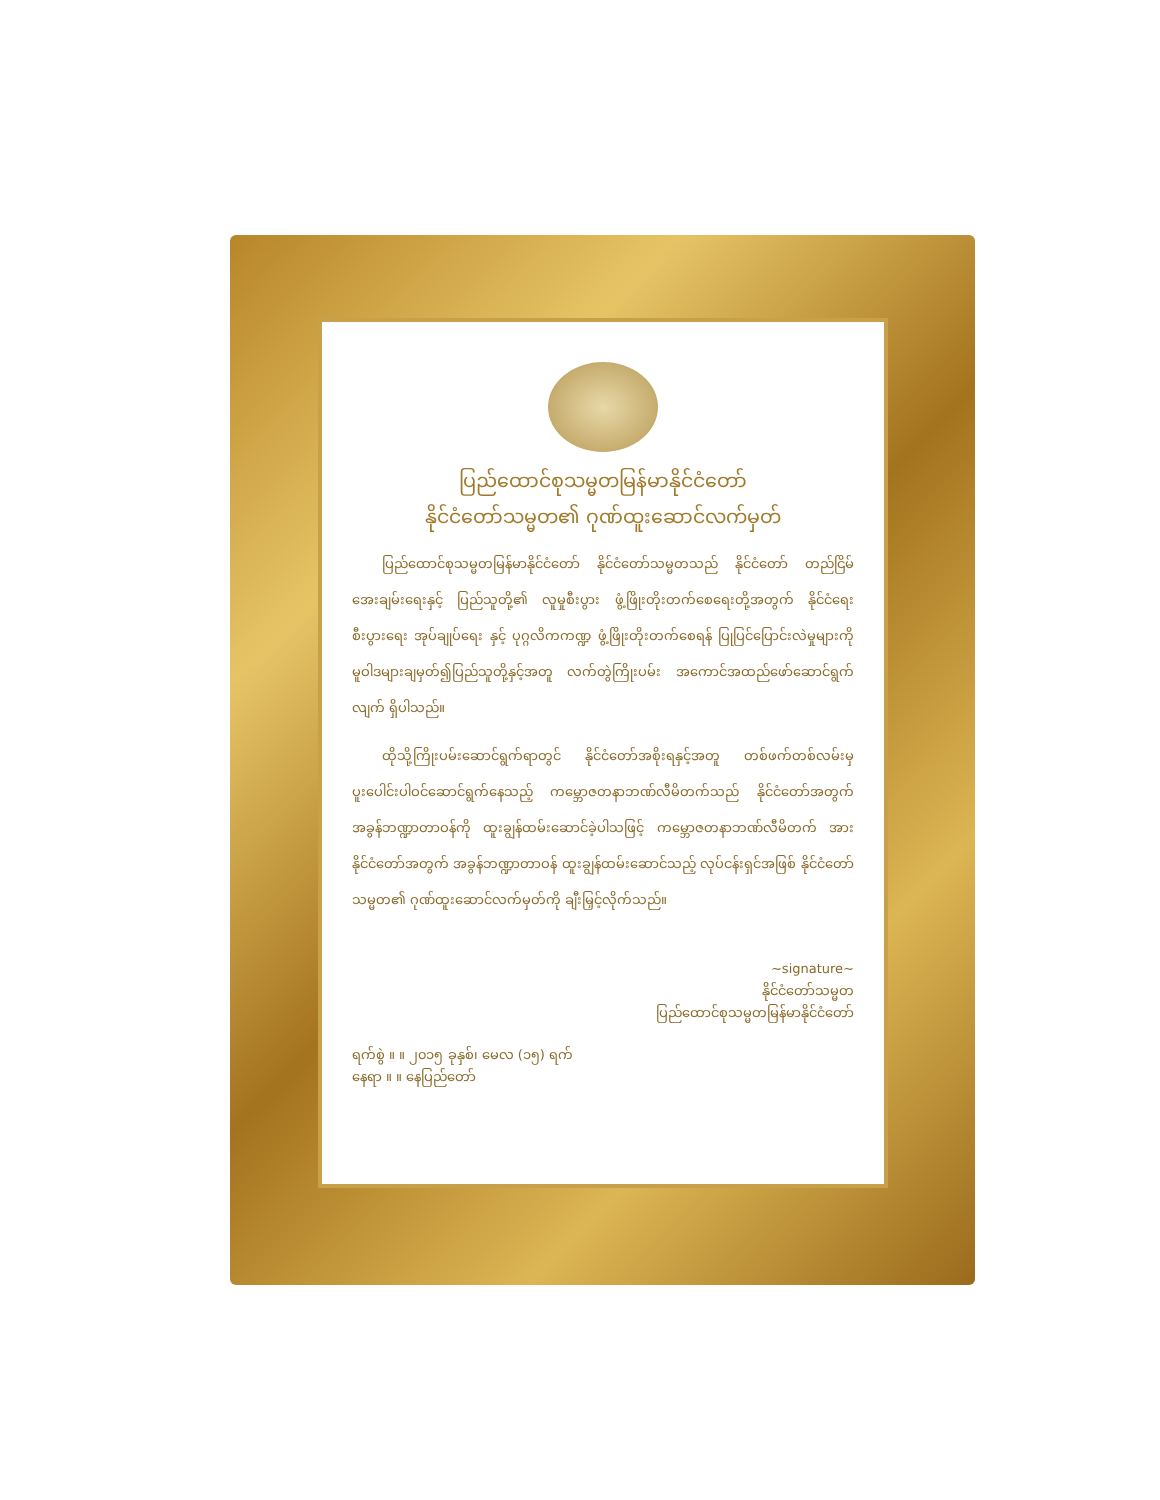ပြည်ထောင်စုသမ္မတမြန်မာနိုင်ငံတော်
နိုင်ငံတော်သမ္မတ၏ ဂုဏ်ထူးဆောင်လက်မှတ်
ပြည်ထောင်စုသမ္မတမြန်မာနိုင်ငံတော် နိုင်ငံတော်သမ္မတသည် နိုင်ငံတော် တည်ငြိမ်အေးချမ်းရေးနှင့် ပြည်သူတို့၏ လူမှုစီးပွား ဖွံ့ဖြိုးတိုးတက်စေရေးတို့အတွက် နိုင်ငံရေး စီးပွားရေး အုပ်ချုပ်ရေး နှင့် ပုဂ္ဂလိကကဏ္ဍ ဖွံ့ဖြိုးတိုးတက်စေရန် ပြုပြင်ပြောင်းလဲမှုများကို မူဝါဒများချမှတ်၍ပြည်သူတို့နှင့်အတူ လက်တွဲကြိုးပမ်း အကောင်အထည်ဖော်ဆောင်ရွက်လျက် ရှိပါသည်။
ထိုသို့ကြိုးပမ်းဆောင်ရွက်ရာတွင် နိုင်ငံတော်အစိုးရနှင့်အတူ တစ်ဖက်တစ်လမ်းမှ ပူးပေါင်းပါဝင်ဆောင်ရွက်နေသည့် ကမ္ဘောဇတနာဘဏ်လီမိတက်သည် နိုင်ငံတော်အတွက် အခွန်ဘဏ္ဍာတာဝန်ကို ထူးချွန်ထမ်းဆောင်ခဲ့ပါသဖြင့် ကမ္ဘောဇတနာဘဏ်လီမိတက် အား နိုင်ငံတော်အတွက် အခွန်ဘဏ္ဍာတာဝန် ထူးချွန်ထမ်းဆောင်သည့် လုပ်ငန်းရှင်အဖြစ် နိုင်ငံတော်သမ္မတ၏ ဂုဏ်ထူးဆောင်လက်မှတ်ကို ချီးမြှင့်လိုက်သည်။
~signature~
နိုင်ငံတော်သမ္မတ
ပြည်ထောင်စုသမ္မတမြန်မာနိုင်ငံတော်
ရက်စွဲ ။ ။ ၂၀၁၅ ခုနှစ်၊ မေလ (၁၅) ရက်
နေရာ ။ ။ နေပြည်တော်